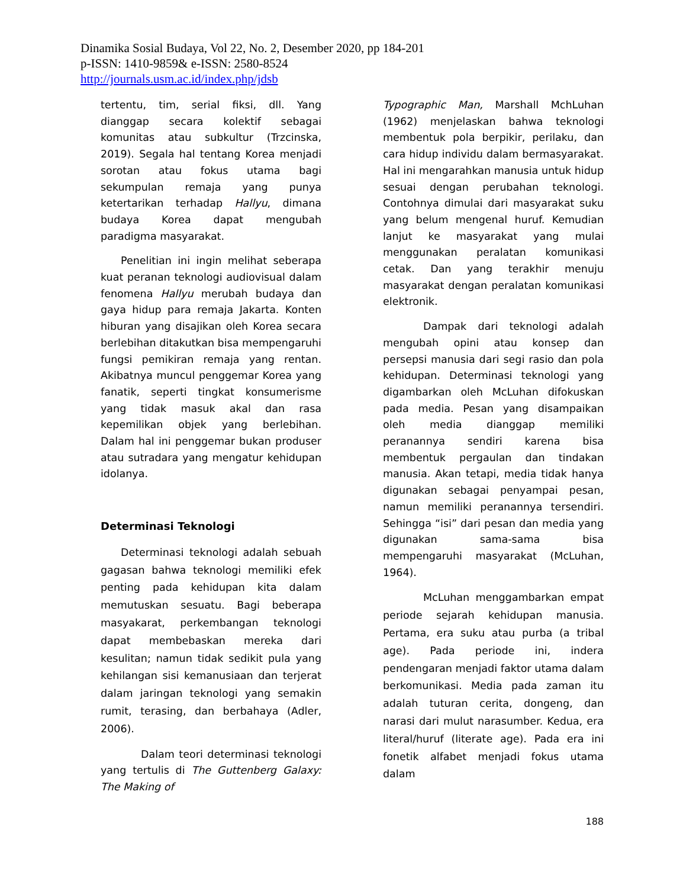Dinamika Sosial Budaya, Vol 22, No. 2, Desember 2020, pp 184-201
p-ISSN: 1410-9859& e-ISSN: 2580-8524
http://journals.usm.ac.id/index.php/jdsb
tertentu, tim, serial fiksi, dll. Yang dianggap secara kolektif sebagai komunitas atau subkultur (Trzcinska, 2019). Segala hal tentang Korea menjadi sorotan atau fokus utama bagi sekumpulan remaja yang punya ketertarikan terhadap Hallyu, dimana budaya Korea dapat mengubah paradigma masyarakat.
Penelitian ini ingin melihat seberapa kuat peranan teknologi audiovisual dalam fenomena Hallyu merubah budaya dan gaya hidup para remaja Jakarta. Konten hiburan yang disajikan oleh Korea secara berlebihan ditakutkan bisa mempengaruhi fungsi pemikiran remaja yang rentan. Akibatnya muncul penggemar Korea yang fanatik, seperti tingkat konsumerisme yang tidak masuk akal dan rasa kepemilikan objek yang berlebihan. Dalam hal ini penggemar bukan produser atau sutradara yang mengatur kehidupan idolanya.
Determinasi Teknologi
Determinasi teknologi adalah sebuah gagasan bahwa teknologi memiliki efek penting pada kehidupan kita dalam memutuskan sesuatu. Bagi beberapa masyakarat, perkembangan teknologi dapat membebaskan mereka dari kesulitan; namun tidak sedikit pula yang kehilangan sisi kemanusiaan dan terjerat dalam jaringan teknologi yang semakin rumit, terasing, dan berbahaya (Adler, 2006).
Dalam teori determinasi teknologi yang tertulis di The Guttenberg Galaxy: The Making of
Typographic Man, Marshall MchLuhan (1962) menjelaskan bahwa teknologi membentuk pola berpikir, perilaku, dan cara hidup individu dalam bermasyarakat. Hal ini mengarahkan manusia untuk hidup sesuai dengan perubahan teknologi. Contohnya dimulai dari masyarakat suku yang belum mengenal huruf. Kemudian lanjut ke masyarakat yang mulai menggunakan peralatan komunikasi cetak. Dan yang terakhir menuju masyarakat dengan peralatan komunikasi elektronik.
Dampak dari teknologi adalah mengubah opini atau konsep dan persepsi manusia dari segi rasio dan pola kehidupan. Determinasi teknologi yang digambarkan oleh McLuhan difokuskan pada media. Pesan yang disampaikan oleh media dianggap memiliki peranannya sendiri karena bisa membentuk pergaulan dan tindakan manusia. Akan tetapi, media tidak hanya digunakan sebagai penyampai pesan, namun memiliki peranannya tersendiri. Sehingga “isi” dari pesan dan media yang digunakan sama-sama bisa mempengaruhi masyarakat (McLuhan, 1964).
McLuhan menggambarkan empat periode sejarah kehidupan manusia. Pertama, era suku atau purba (a tribal age). Pada periode ini, indera pendengaran menjadi faktor utama dalam berkomunikasi. Media pada zaman itu adalah tuturan cerita, dongeng, dan narasi dari mulut narasumber. Kedua, era literal/huruf (literate age). Pada era ini fonetik alfabet menjadi fokus utama dalam
188